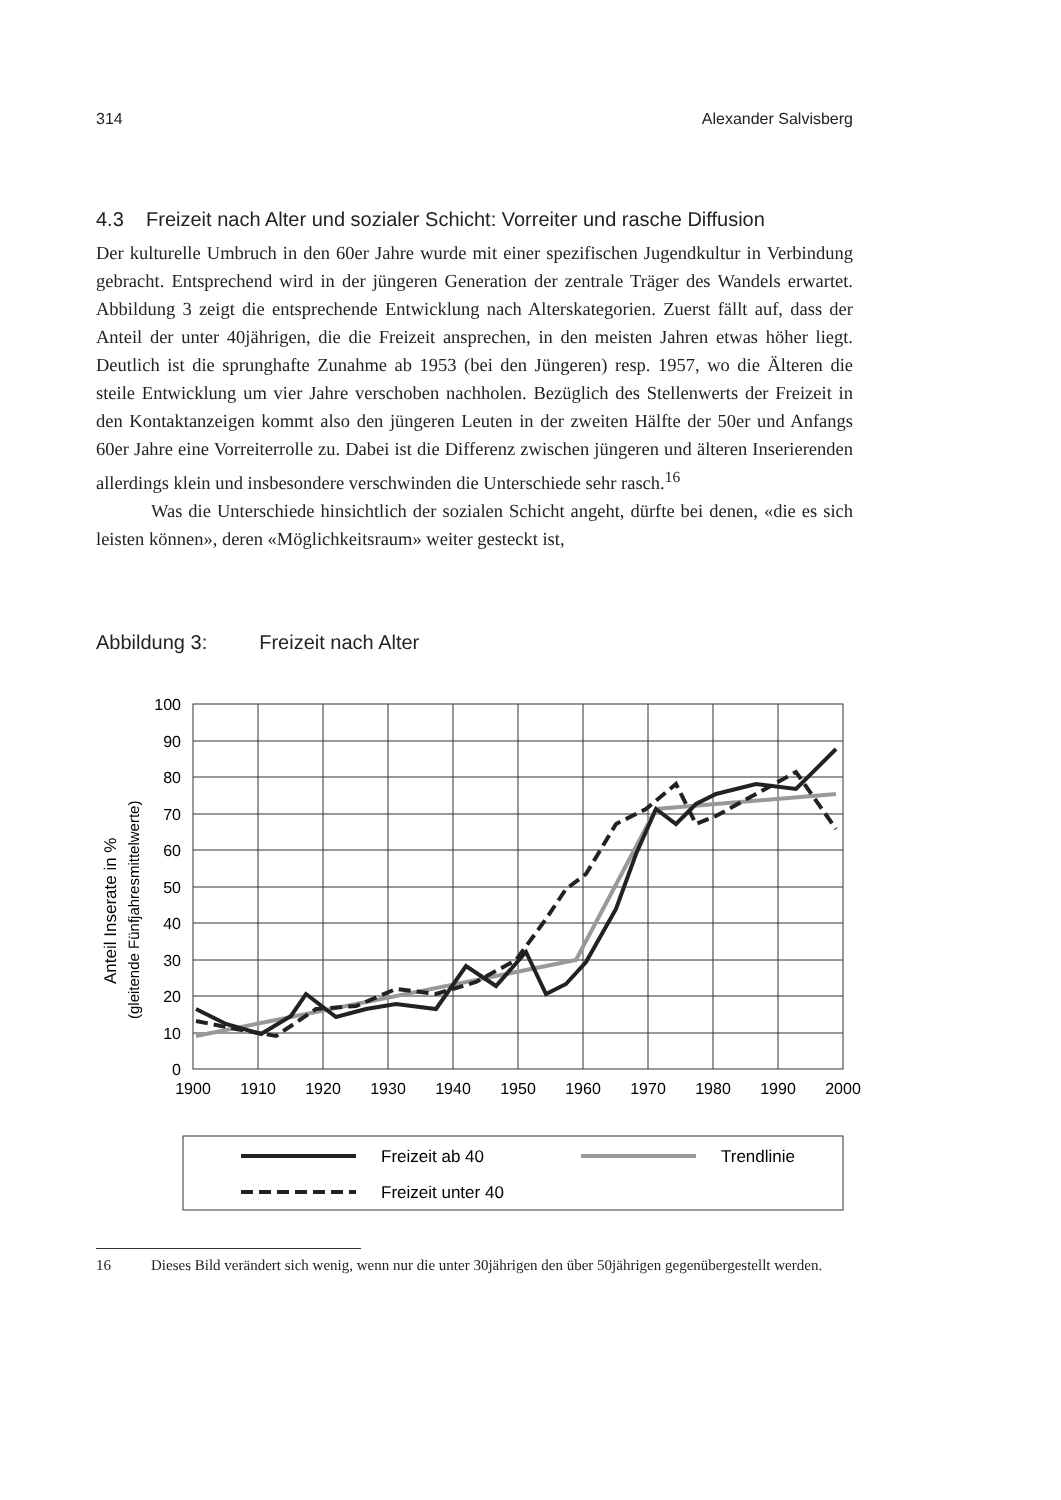314 Alexander Salvisberg
4.3 Freizeit nach Alter und sozialer Schicht: Vorreiter und rasche Diffusion
Der kulturelle Umbruch in den 60er Jahre wurde mit einer spezifischen Jugendkultur in Verbindung gebracht. Entsprechend wird in der jüngeren Generation der zentrale Träger des Wandels erwartet. Abbildung 3 zeigt die entsprechende Entwicklung nach Alterskategorien. Zuerst fällt auf, dass der Anteil der unter 40jährigen, die die Freizeit ansprechen, in den meisten Jahren etwas höher liegt. Deutlich ist die sprunghafte Zunahme ab 1953 (bei den Jüngeren) resp. 1957, wo die Älteren die steile Entwicklung um vier Jahre verschoben nachholen. Bezüglich des Stellenwerts der Freizeit in den Kontaktanzeigen kommt also den jüngeren Leuten in der zweiten Hälfte der 50er und Anfangs 60er Jahre eine Vorreiterrolle zu. Dabei ist die Differenz zwischen jüngeren und älteren Inserierenden allerdings klein und insbesondere verschwinden die Unterschiede sehr rasch.<sup>16</sup>
Was die Unterschiede hinsichtlich der sozialen Schicht angeht, dürfte bei denen, «die es sich leisten können», deren «Möglichkeitsraum» weiter gesteckt ist,
Abbildung 3: Freizeit nach Alter
Anteil Inserate in %
(gleitende Fünfjahresmittelwerte)
100
90
80
70
60
50
40
30
20
10
0
1900
1910
1920
1930
1940
1950
1960
1970
1980
1990
2000
Freizeit ab 40
Trendlinie
Freizeit unter 40
16 Dieses Bild verändert sich wenig, wenn nur die unter 30jährigen den über 50jährigen gegenübergestellt werden.